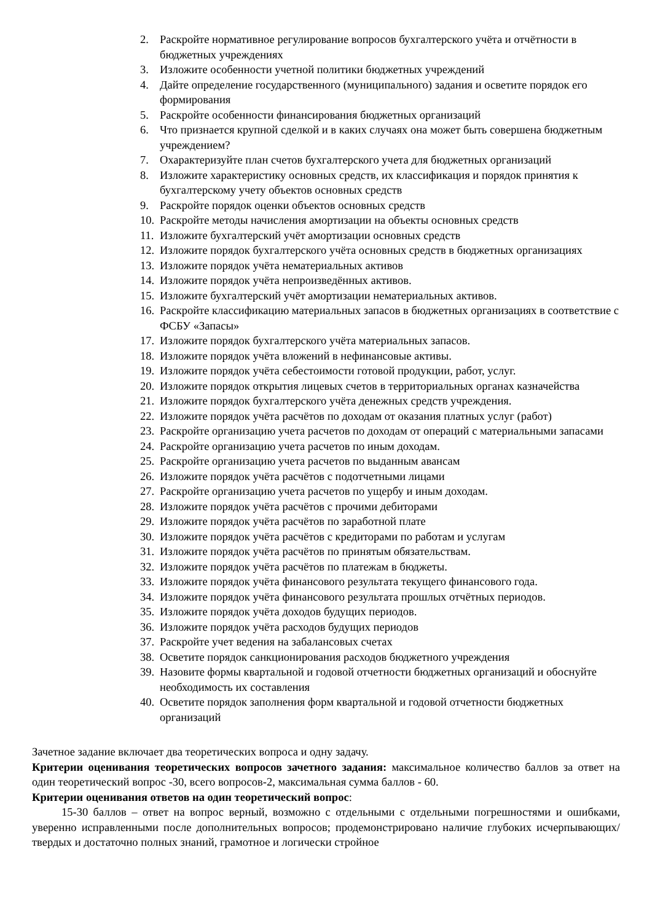2. Раскройте нормативное регулирование вопросов бухгалтерского учёта и отчётности в бюджетных учреждениях
3. Изложите особенности учетной политики бюджетных учреждений
4. Дайте определение государственного (муниципального) задания и осветите порядок его формирования
5. Раскройте особенности финансирования бюджетных организаций
6. Что признается крупной сделкой и в каких случаях она может быть совершена бюджетным учреждением?
7. Охарактеризуйте план счетов бухгалтерского учета для бюджетных организаций
8. Изложите характеристику основных средств, их классификация и порядок принятия к бухгалтерскому учету объектов основных средств
9. Раскройте порядок оценки объектов основных средств
10. Раскройте методы начисления амортизации на объекты основных средств
11. Изложите бухгалтерский учёт амортизации основных средств
12. Изложите порядок бухгалтерского учёта основных средств в бюджетных организациях
13. Изложите порядок учёта нематериальных активов
14. Изложите порядок учёта непроизведённых активов.
15. Изложите бухгалтерский учёт амортизации нематериальных активов.
16. Раскройте классификацию материальных запасов в бюджетных организациях в соответствие с ФСБУ «Запасы»
17. Изложите порядок бухгалтерского учёта материальных запасов.
18. Изложите порядок учёта вложений в нефинансовые активы.
19. Изложите порядок учёта себестоимости готовой продукции, работ, услуг.
20. Изложите порядок открытия лицевых счетов в территориальных органах казначейства
21. Изложите порядок бухгалтерского учёта денежных средств учреждения.
22. Изложите порядок учёта расчётов по доходам от оказания платных услуг (работ)
23. Раскройте организацию учета расчетов по доходам от операций с материальными запасами
24. Раскройте организацию учета расчетов по иным доходам.
25. Раскройте организацию учета расчетов по выданным авансам
26. Изложите порядок учёта расчётов с подотчетными лицами
27. Раскройте организацию учета расчетов по ущербу и иным доходам.
28. Изложите порядок учёта расчётов с прочими дебиторами
29. Изложите порядок учёта расчётов по заработной плате
30. Изложите порядок учёта расчётов с кредиторами по работам и услугам
31. Изложите порядок учёта расчётов по принятым обязательствам.
32. Изложите порядок учёта расчётов по платежам в бюджеты.
33. Изложите порядок учёта финансового результата текущего финансового года.
34. Изложите порядок учёта финансового результата прошлых отчётных периодов.
35. Изложите порядок учёта доходов будущих периодов.
36. Изложите порядок учёта расходов будущих периодов
37. Раскройте учет ведения на забалансовых счетах
38. Осветите порядок санкционирования расходов бюджетного учреждения
39. Назовите формы квартальной и годовой отчетности бюджетных организаций и обоснуйте необходимость их составления
40. Осветите порядок заполнения форм квартальной и годовой отчетности бюджетных организаций
Зачетное задание включает два теоретических вопроса и одну задачу.
Критерии оценивания теоретических вопросов зачетного задания: максимальное количество баллов за ответ на один теоретический вопрос -30, всего вопросов-2, максимальная сумма баллов - 60.
Критерии оценивания ответов на один теоретический вопрос:
15-30 баллов – ответ на вопрос верный, возможно с отдельными с отдельными погрешностями и ошибками, уверенно исправленными после дополнительных вопросов; продемонстрировано наличие глубоких исчерпывающих/твердых и достаточно полных знаний, грамотное и логически стройное